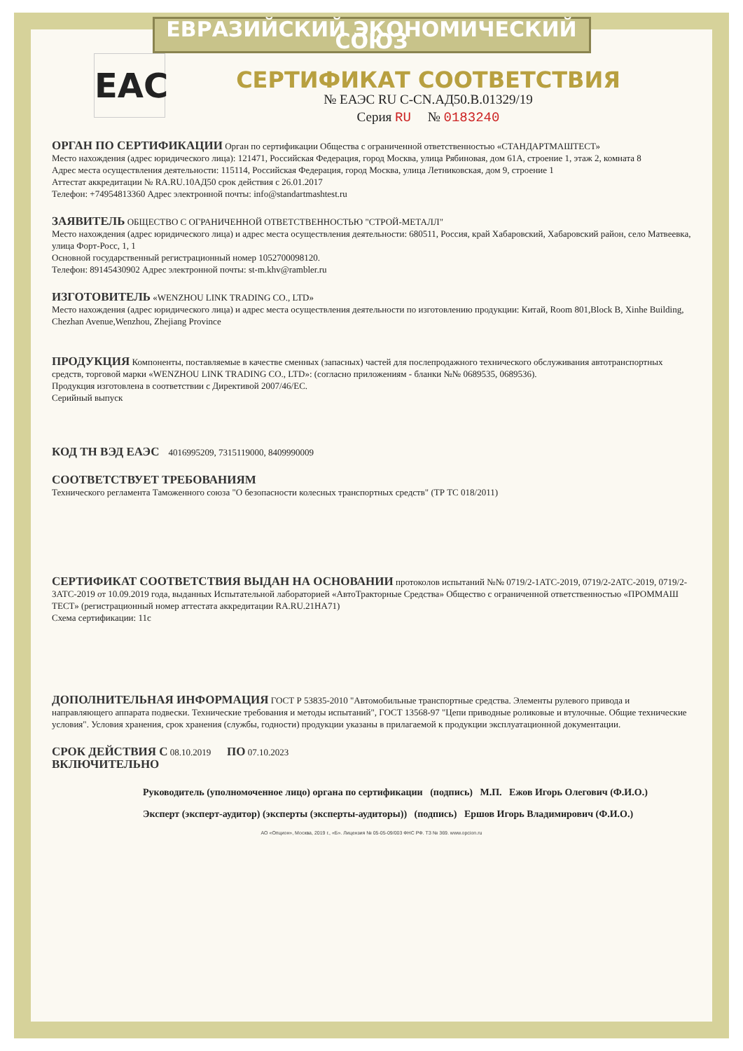ЕВРАЗИЙСКИЙ ЭКОНОМИЧЕСКИЙ СОЮЗ
ЕАС
СЕРТИФИКАТ СООТВЕТСТВИЯ
№ ЕАЭС RU C-CN.АД50.В.01329/19
Серия RU № 0183240
ОРГАН ПО СЕРТИФИКАЦИИ Орган по сертификации Общества с ограниченной ответственностью «СТАНДАРТМАШТЕСТ»
Место нахождения (адрес юридического лица): 121471, Российская Федерация, город Москва, улица Рябиновая, дом 61А, строение 1, этаж 2, комната 8
Адрес места осуществления деятельности: 115114, Российская Федерация, город Москва, улица Летниковская, дом 9, строение 1
Аттестат аккредитации № RA.RU.10АД50 срок действия с 26.01.2017
Телефон: +74954813360 Адрес электронной почты: info@standartmashtest.ru
ЗАЯВИТЕЛЬ ОБЩЕСТВО С ОГРАНИЧЕННОЙ ОТВЕТСТВЕННОСТЬЮ "СТРОЙ-МЕТАЛЛ"
Место нахождения (адрес юридического лица) и адрес места осуществления деятельности: 680511, Россия, край Хабаровский, Хабаровский район, село Матвеевка, улица Форт-Росс, 1, 1
Основной государственный регистрационный номер 1052700098120.
Телефон: 89145430902 Адрес электронной почты: st-m.khv@rambler.ru
ИЗГОТОВИТЕЛЬ «WENZHOU LINK TRADING CO., LTD»
Место нахождения (адрес юридического лица) и адрес места осуществления деятельности по изготовлению продукции: Китай, Room 801,Block B, Xinhe Building, Chezhan Avenue,Wenzhou, Zhejiang Province
ПРОДУКЦИЯ Компоненты, поставляемые в качестве сменных (запасных) частей для послепродажного технического обслуживания автотранспортных средств, торговой марки «WENZHOU LINK TRADING CO., LTD»: (согласно приложениям - бланки №№ 0689535, 0689536).
Продукция изготовлена в соответствии с Директивой 2007/46/ЕС.
Серийный выпуск
КОД ТН ВЭД ЕАЭС 4016995209, 7315119000, 8409990009
СООТВЕТСТВУЕТ ТРЕБОВАНИЯМ
Технического регламента Таможенного союза "О безопасности колесных транспортных средств" (ТР ТС 018/2011)
СЕРТИФИКАТ СООТВЕТСТВИЯ ВЫДАН НА ОСНОВАНИИ протоколов испытаний №№ 0719/2-1АТС-2019, 0719/2-2АТС-2019, 0719/2-3АТС-2019 от 10.09.2019 года, выданных Испытательной лабораторией «АвтоТракторные Средства» Общество с ограниченной ответственностью «ПРОММАШ ТЕСТ» (регистрационный номер аттестата аккредитации RA.RU.21НА71)
Схема сертификации: 11с
ДОПОЛНИТЕЛЬНАЯ ИНФОРМАЦИЯ ГОСТ Р 53835-2010 "Автомобильные транспортные средства. Элементы рулевого привода и направляющего аппарата подвески. Технические требования и методы испытаний", ГОСТ 13568-97 "Цепи приводные роликовые и втулочные. Общие технические условия". Условия хранения, срок хранения (службы, годности) продукции указаны в прилагаемой к продукции эксплуатационной документации.
СРОК ДЕЙСТВИЯ С 08.10.2019 ПО 07.10.2023
ВКЛЮЧИТЕЛЬНО
Руководитель (уполномоченное лицо) органа по сертификации (подпись) М.П. Ежов Игорь Олегович (Ф.И.О.)
Эксперт (эксперт-аудитор) (эксперты (эксперты-аудиторы)) (подпись) Ершов Игорь Владимирович (Ф.И.О.)
АО «Опцион», Москва, 2019 г., «Б». Лицензия № 05-05-09/003 ФНС РФ. ТЗ № 369. www.opcion.ru